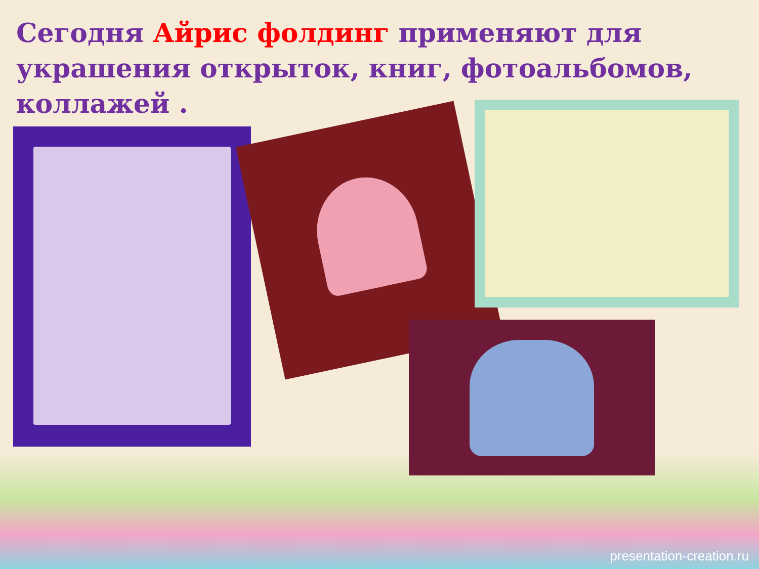Сегодня Айрис фолдинг применяют для украшения открыток, книг, фотоальбомов, коллажей .
presentation-creation.ru